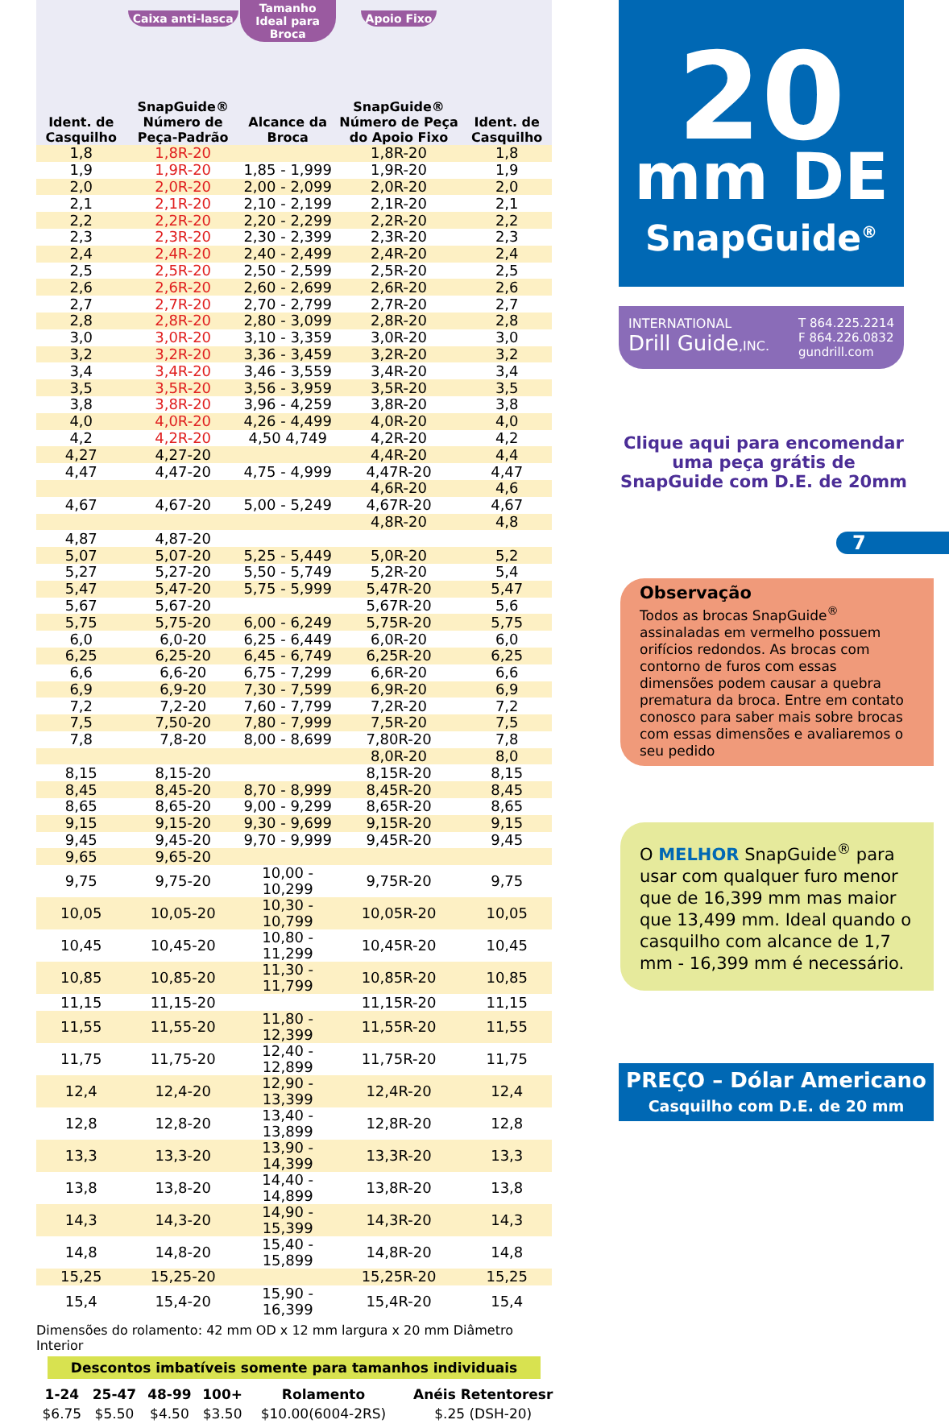| Ident. de Casquilho | Caixa anti-lasca SnapGuide® Número de Peça-Padrão | Tamanho Ideal para Broca Alcance da Broca | Apoio Fixo SnapGuide® Número de Peça do Apoio Fixo | Ident. de Casquilho |
| --- | --- | --- | --- | --- |
| 1,8 | 1,8R-20 | | 1,8R-20 | 1,8 |
| 1,9 | 1,9R-20 | 1,85 - 1,999 | 1,9R-20 | 1,9 |
| 2,0 | 2,0R-20 | 2,00 - 2,099 | 2,0R-20 | 2,0 |
| 2,1 | 2,1R-20 | 2,10 - 2,199 | 2,1R-20 | 2,1 |
| 2,2 | 2,2R-20 | 2,20 - 2,299 | 2,2R-20 | 2,2 |
| 2,3 | 2,3R-20 | 2,30 - 2,399 | 2,3R-20 | 2,3 |
| 2,4 | 2,4R-20 | 2,40 - 2,499 | 2,4R-20 | 2,4 |
| 2,5 | 2,5R-20 | 2,50 - 2,599 | 2,5R-20 | 2,5 |
| 2,6 | 2,6R-20 | 2,60 - 2,699 | 2,6R-20 | 2,6 |
| 2,7 | 2,7R-20 | 2,70 - 2,799 | 2,7R-20 | 2,7 |
| 2,8 | 2,8R-20 | 2,80 - 3,099 | 2,8R-20 | 2,8 |
| 3,0 | 3,0R-20 | 3,10 - 3,359 | 3,0R-20 | 3,0 |
| 3,2 | 3,2R-20 | 3,36 - 3,459 | 3,2R-20 | 3,2 |
| 3,4 | 3,4R-20 | 3,46 - 3,559 | 3,4R-20 | 3,4 |
| 3,5 | 3,5R-20 | 3,56 - 3,959 | 3,5R-20 | 3,5 |
| 3,8 | 3,8R-20 | 3,96 - 4,259 | 3,8R-20 | 3,8 |
| 4,0 | 4,0R-20 | 4,26 - 4,499 | 4,0R-20 | 4,0 |
| 4,2 | 4,2R-20 | 4,50 4,749 | 4,2R-20 | 4,2 |
| 4,27 | 4,27-20 | | 4,4R-20 | 4,4 |
| 4,47 | 4,47-20 | 4,75 - 4,999 | 4,47R-20 | 4,47 |
| | | | 4,6R-20 | 4,6 |
| 4,67 | 4,67-20 | 5,00 - 5,249 | 4,67R-20 | 4,67 |
| | | | 4,8R-20 | 4,8 |
| 4,87 | 4,87-20 | | | |
| 5,07 | 5,07-20 | 5,25 - 5,449 | 5,0R-20 | 5,2 |
| 5,27 | 5,27-20 | 5,50 - 5,749 | 5,2R-20 | 5,4 |
| 5,47 | 5,47-20 | 5,75 - 5,999 | 5,47R-20 | 5,47 |
| 5,67 | 5,67-20 | | 5,67R-20 | 5,6 |
| 5,75 | 5,75-20 | 6,00 - 6,249 | 5,75R-20 | 5,75 |
| 6,0 | 6,0-20 | 6,25 - 6,449 | 6,0R-20 | 6,0 |
| 6,25 | 6,25-20 | 6,45 - 6,749 | 6,25R-20 | 6,25 |
| 6,6 | 6,6-20 | 6,75 - 7,299 | 6,6R-20 | 6,6 |
| 6,9 | 6,9-20 | 7,30 - 7,599 | 6,9R-20 | 6,9 |
| 7,2 | 7,2-20 | 7,60 - 7,799 | 7,2R-20 | 7,2 |
| 7,5 | 7,50-20 | 7,80 - 7,999 | 7,5R-20 | 7,5 |
| 7,8 | 7,8-20 | 8,00 - 8,699 | 7,80R-20 | 7,8 |
| | | | 8,0R-20 | 8,0 |
| 8,15 | 8,15-20 | | 8,15R-20 | 8,15 |
| 8,45 | 8,45-20 | 8,70 - 8,999 | 8,45R-20 | 8,45 |
| 8,65 | 8,65-20 | 9,00 - 9,299 | 8,65R-20 | 8,65 |
| 9,15 | 9,15-20 | 9,30 - 9,699 | 9,15R-20 | 9,15 |
| 9,45 | 9,45-20 | 9,70 - 9,999 | 9,45R-20 | 9,45 |
| 9,65 | 9,65-20 | | | |
| 9,75 | 9,75-20 | 10,00 - 10,299 | 9,75R-20 | 9,75 |
| 10,05 | 10,05-20 | 10,30 - 10,799 | 10,05R-20 | 10,05 |
| 10,45 | 10,45-20 | 10,80 - 11,299 | 10,45R-20 | 10,45 |
| 10,85 | 10,85-20 | 11,30 - 11,799 | 10,85R-20 | 10,85 |
| 11,15 | 11,15-20 | | 11,15R-20 | 11,15 |
| 11,55 | 11,55-20 | 11,80 - 12,399 | 11,55R-20 | 11,55 |
| 11,75 | 11,75-20 | 12,40 - 12,899 | 11,75R-20 | 11,75 |
| 12,4 | 12,4-20 | 12,90 - 13,399 | 12,4R-20 | 12,4 |
| 12,8 | 12,8-20 | 13,40 - 13,899 | 12,8R-20 | 12,8 |
| 13,3 | 13,3-20 | 13,90 - 14,399 | 13,3R-20 | 13,3 |
| 13,8 | 13,8-20 | 14,40 - 14,899 | 13,8R-20 | 13,8 |
| 14,3 | 14,3-20 | 14,90 - 15,399 | 14,3R-20 | 14,3 |
| 14,8 | 14,8-20 | 15,40 - 15,899 | 14,8R-20 | 14,8 |
| 15,25 | 15,25-20 | | 15,25R-20 | 15,25 |
| 15,4 | 15,4-20 | 15,90 - 16,399 | 15,4R-20 | 15,4 |
Dimensões do rolamento: 42 mm OD x 12 mm largura x 20 mm Diâmetro Interior
Descontos imbatíveis somente para tamanhos individuais
| 1-24 | 25-47 | 48-99 | 100+ | Rolamento | Anéis Retentoresr |
| --- | --- | --- | --- | --- | --- |
| $6.75 | $5.50 | $4.50 | $3.50 | $10.00(6004-2RS) | $.25 (DSH-20) |
20
mm DE
SnapGuide<sup>®</sup>
INTERNATIONAL
Drill Guide,INC.
T 864.225.2214
F 864.226.0832
gundrill.com
Clique aqui para encomendar uma peça grátis de SnapGuide com D.E. de 20mm
7
Observação
Todos as brocas SnapGuide<sup>®</sup> assinaladas em vermelho possuem orifícios redondos. As brocas com contorno de furos com essas dimensões podem causar a quebra prematura da broca. Entre em contato conosco para saber mais sobre brocas com essas dimensões e avaliaremos o seu pedido
O MELHOR SnapGuide<sup>®</sup> para usar com qualquer furo menor que de 16,399 mm mas maior que 13,499 mm. Ideal quando o casquilho com alcance de 1,7 mm - 16,399 mm é necessário.
PREÇO – Dólar Americano
Casquilho com D.E. de 20 mm